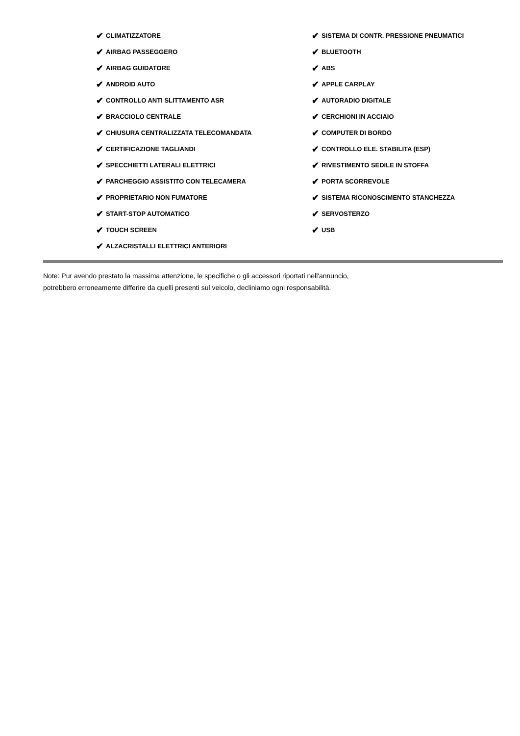✔ CLIMATIZZATORE
✔ AIRBAG PASSEGGERO
✔ AIRBAG GUIDATORE
✔ ANDROID AUTO
✔ CONTROLLO ANTI SLITTAMENTO ASR
✔ BRACCIOLO CENTRALE
✔ CHIUSURA CENTRALIZZATA TELECOMANDATA
✔ CERTIFICAZIONE TAGLIANDI
✔ SPECCHIETTI LATERALI ELETTRICI
✔ PARCHEGGIO ASSISTITO CON TELECAMERA
✔ PROPRIETARIO NON FUMATORE
✔ START-STOP AUTOMATICO
✔ TOUCH SCREEN
✔ ALZACRISTALLI ELETTRICI ANTERIORI
✔ SISTEMA DI CONTR. PRESSIONE PNEUMATICI
✔ BLUETOOTH
✔ ABS
✔ APPLE CARPLAY
✔ AUTORADIO DIGITALE
✔ CERCHIONI IN ACCIAIO
✔ COMPUTER DI BORDO
✔ CONTROLLO ELE. STABILITA (ESP)
✔ RIVESTIMENTO SEDILE IN STOFFA
✔ PORTA SCORREVOLE
✔ SISTEMA RICONOSCIMENTO STANCHEZZA
✔ SERVOSTERZO
✔ USB
Note: Pur avendo prestato la massima attenzione, le specifiche o gli accessori riportati nell'annuncio,
potrebbero erroneamente differire da quelli presenti sul veicolo, decliniamo ogni responsabilità.